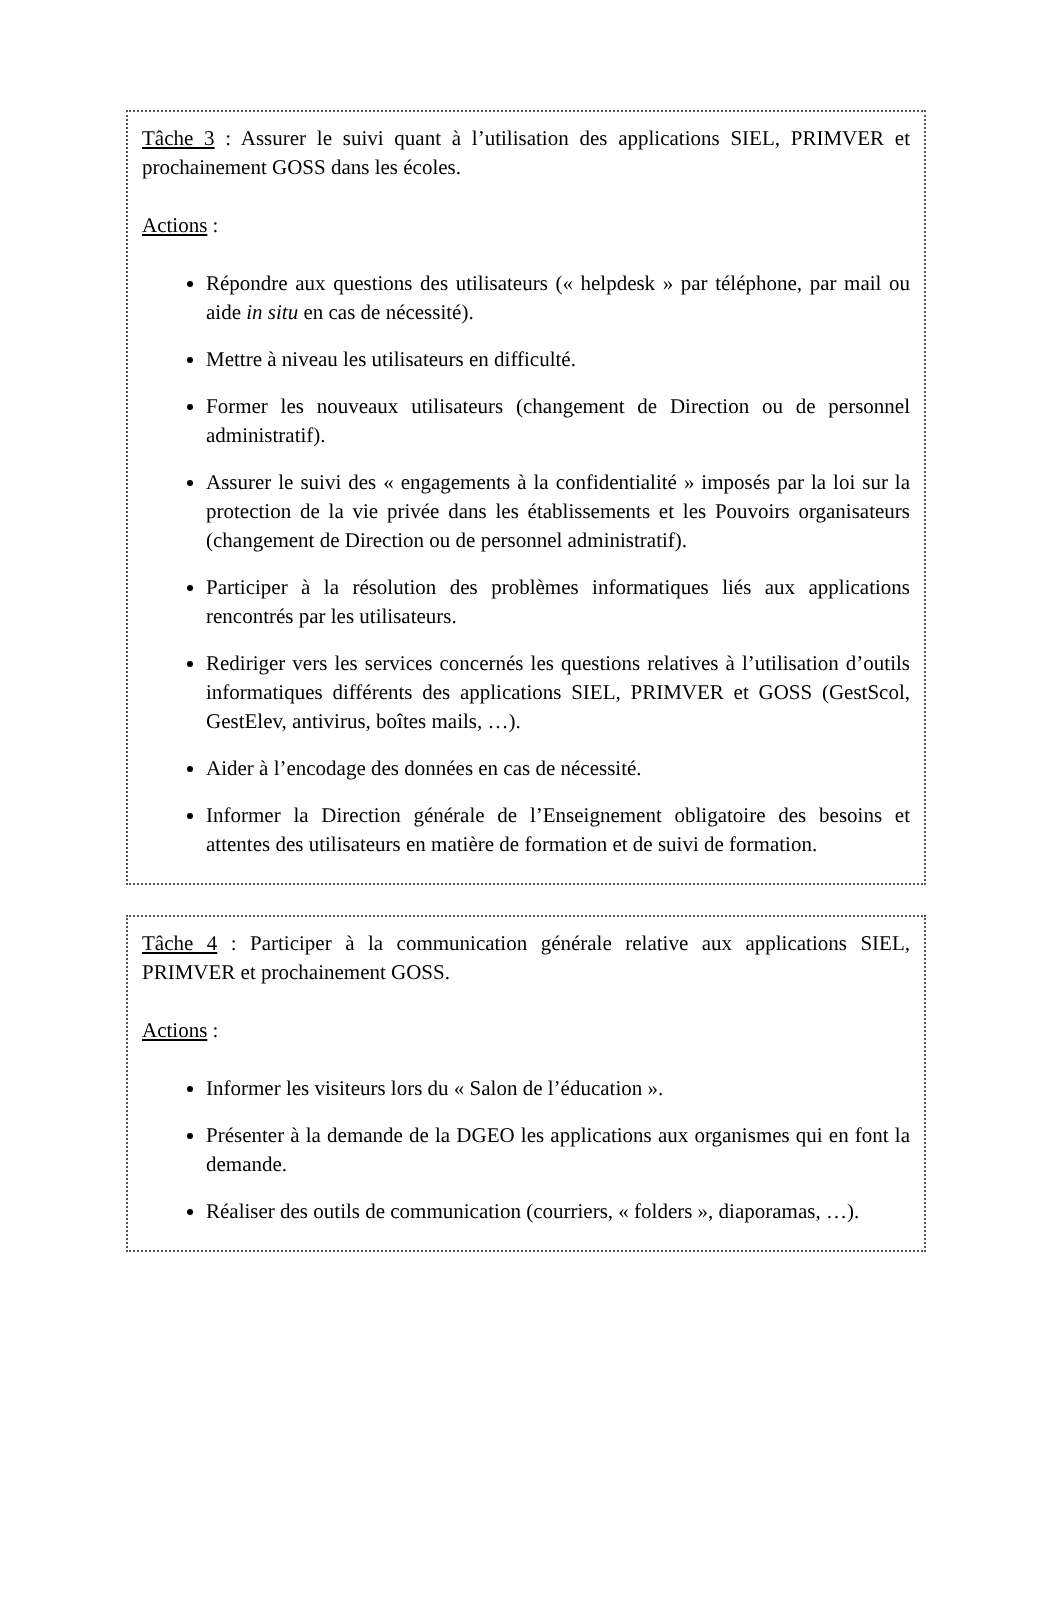Tâche 3 : Assurer le suivi quant à l’utilisation des applications SIEL, PRIMVER et prochainement GOSS dans les écoles.
Actions :
Répondre aux questions des utilisateurs (« helpdesk » par téléphone, par mail ou aide in situ en cas de nécessité).
Mettre à niveau les utilisateurs en difficulté.
Former les nouveaux utilisateurs (changement de Direction ou de personnel administratif).
Assurer le suivi des « engagements à la confidentialité » imposés par la loi sur la protection de la vie privée dans les établissements et les Pouvoirs organisateurs (changement de Direction ou de personnel administratif).
Participer à la résolution des problèmes informatiques liés aux applications rencontrés par les utilisateurs.
Rediriger vers les services concernés les questions relatives à l’utilisation d’outils informatiques différents des applications SIEL, PRIMVER et GOSS (GestScol, GestElev, antivirus, boîtes mails, …).
Aider à l’encodage des données en cas de nécessité.
Informer la Direction générale de l’Enseignement obligatoire des besoins et attentes des utilisateurs en matière de formation et de suivi de formation.
Tâche 4 : Participer à la communication générale relative aux applications SIEL, PRIMVER et prochainement GOSS.
Actions :
Informer les visiteurs lors du « Salon de l’éducation ».
Présenter à la demande de la DGEO les applications aux organismes qui en font la demande.
Réaliser des outils de communication (courriers, « folders », diaporamas, …).